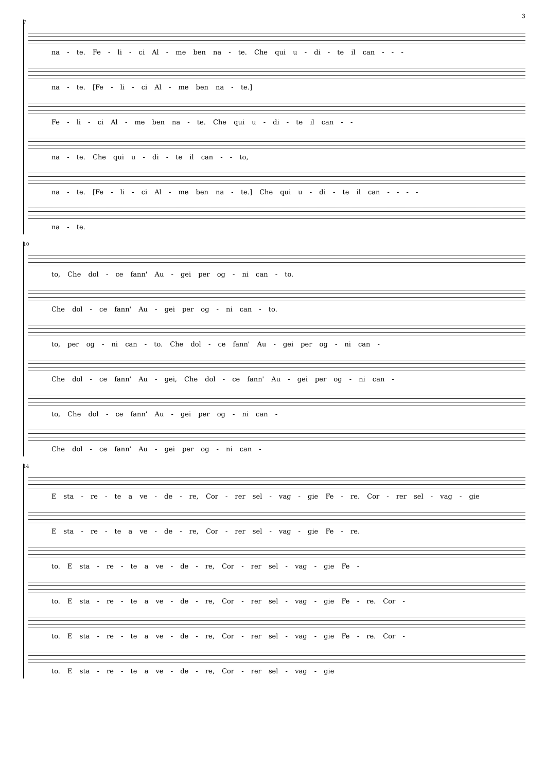3
7
na - te. Fe - li - ci Al - me ben na - te. Che qui u - di - te il can - - -
na - te. [Fe - li - ci Al - me ben na - te.]
Fe - li - ci Al - me ben na - te. Che qui u - di - te il can - -
na - te. Che qui u - di - te il can - - to,
na - te. [Fe - li - ci Al - me ben na - te.] Che qui u - di - te il can - - - -
na - te.
10
to, Che dol - ce fann' Au - gei per og - ni can - to.
Che dol - ce fann' Au - gei per og - ni can - to.
to, per og - ni can - to. Che dol - ce fann' Au - gei per og - ni can -
Che dol - ce fann' Au - gei, Che dol - ce fann' Au - gei per og - ni can -
to, Che dol - ce fann' Au - gei per og - ni can -
Che dol - ce fann' Au - gei per og - ni can -
14
E sta - re - te a ve - de - re, Cor - rer sel - vag - gie Fe - re. Cor - rer sel - vag - gie
E sta - re - te a ve - de - re, Cor - rer sel - vag - gie Fe - re.
to. E sta - re - te a ve - de - re, Cor - rer sel - vag - gie Fe -
to. E sta - re - te a ve - de - re, Cor - rer sel - vag - gie Fe - re. Cor -
to. E sta - re - te a ve - de - re, Cor - rer sel - vag - gie Fe - re. Cor -
to. E sta - re - te a ve - de - re, Cor - rer sel - vag - gie